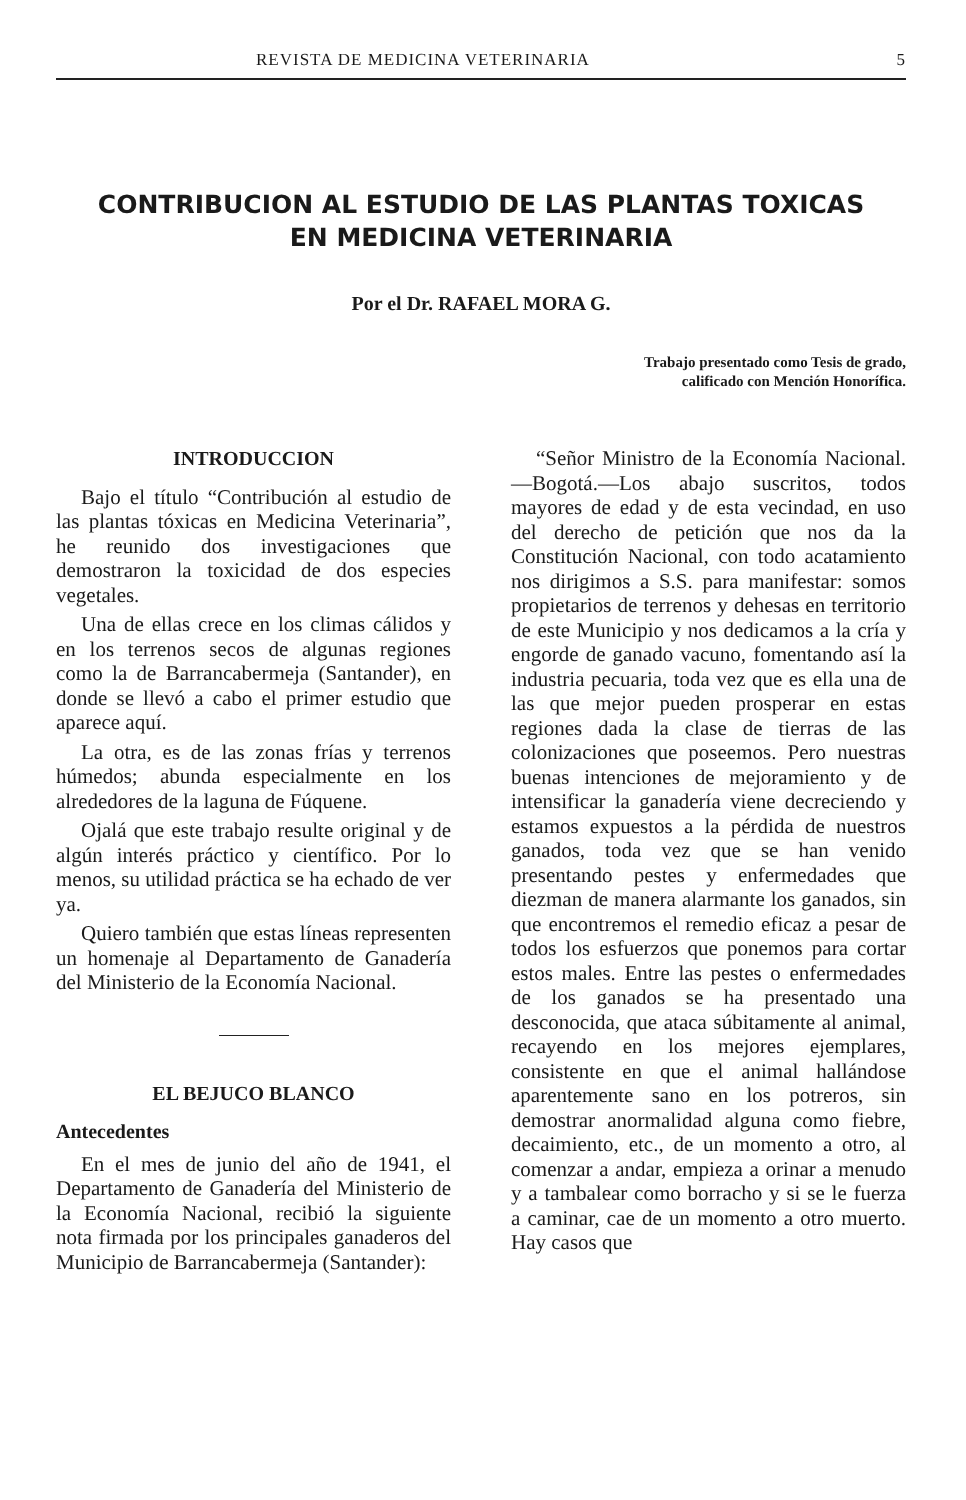REVISTA DE MEDICINA VETERINARIA 5
CONTRIBUCION AL ESTUDIO DE LAS PLANTAS TOXICAS
EN MEDICINA VETERINARIA
Por el Dr. RAFAEL MORA G.
Trabajo presentado como Tesis de grado,
calificado con Mención Honorífica.
INTRODUCCION
Bajo el título “Contribución al estudio de las plantas tóxicas en Medicina Veterinaria”, he reunido dos investigaciones que demostraron la toxicidad de dos especies vegetales.
Una de ellas crece en los climas cálidos y en los terrenos secos de algunas regiones como la de Barrancabermeja (Santander), en donde se llevó a cabo el primer estudio que aparece aquí.
La otra, es de las zonas frías y terrenos húmedos; abunda especialmente en los alrededores de la laguna de Fúquene.
Ojalá que este trabajo resulte original y de algún interés práctico y científico. Por lo menos, su utilidad práctica se ha echado de ver ya.
Quiero también que estas líneas representen un homenaje al Departamento de Ganadería del Ministerio de la Economía Nacional.
EL BEJUCO BLANCO
Antecedentes
En el mes de junio del año de 1941, el Departamento de Ganadería del Ministerio de la Economía Nacional, recibió la siguiente nota firmada por los principales ganaderos del Municipio de Barrancabermeja (Santander):
“Señor Ministro de la Economía Nacional.—Bogotá.—Los abajo suscritos, todos mayores de edad y de esta vecindad, en uso del derecho de petición que nos da la Constitución Nacional, con todo acatamiento nos dirigimos a S.S. para manifestar: somos propietarios de terrenos y dehesas en territorio de este Municipio y nos dedicamos a la cría y engorde de ganado vacuno, fomentando así la industria pecuaria, toda vez que es ella una de las que mejor pueden prosperar en estas regiones dada la clase de tierras de las colonizaciones que poseemos. Pero nuestras buenas intenciones de mejoramiento y de intensificar la ganadería viene decreciendo y estamos expuestos a la pérdida de nuestros ganados, toda vez que se han venido presentando pestes y enfermedades que diezman de manera alarmante los ganados, sin que encontremos el remedio eficaz a pesar de todos los esfuerzos que ponemos para cortar estos males. Entre las pestes o enfermedades de los ganados se ha presentado una desconocida, que ataca súbitamente al animal, recayendo en los mejores ejemplares, consistente en que el animal hallándose aparentemente sano en los potreros, sin demostrar anormalidad alguna como fiebre, decaimiento, etc., de un momento a otro, al comenzar a andar, empieza a orinar a menudo y a tambalear como borracho y si se le fuerza a caminar, cae de un momento a otro muerto. Hay casos que